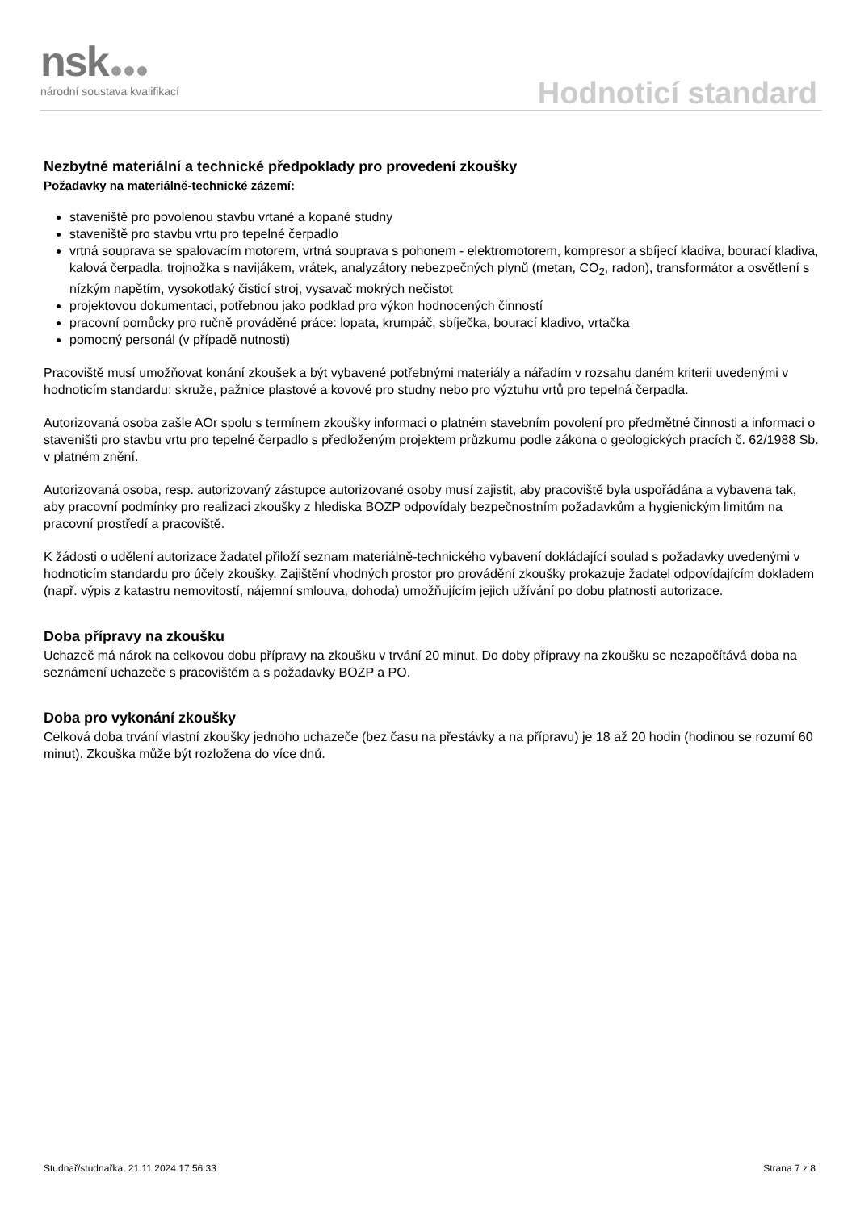nsk
národní soustava kvalifikací
Hodnoticí standard
Nezbytné materiální a technické předpoklady pro provedení zkoušky
Požadavky na materiálně-technické zázemí:
staveniště pro povolenou stavbu vrtané a kopané studny
staveniště pro stavbu vrtu pro tepelné čerpadlo
vrtná souprava se spalovacím motorem, vrtná souprava s pohonem - elektromotorem, kompresor a sbíjecí kladiva, bourací kladiva, kalová čerpadla, trojnožka s navijákem, vrátek, analyzátory nebezpečných plynů (metan, CO<sub>2</sub>, radon), transformátor a osvětlení s nízkým napětím, vysokotlaký čisticí stroj, vysavač mokrých nečistot
projektovou dokumentaci, potřebnou jako podklad pro výkon hodnocených činností
pracovní pomůcky pro ručně prováděné práce: lopata, krumpáč, sbíječka, bourací kladivo, vrtačka
pomocný personál (v případě nutnosti)
Pracoviště musí umožňovat konání zkoušek a být vybavené potřebnými materiály a nářadím v rozsahu daném kriterii uvedenými v hodnoticím standardu: skruže, pažnice plastové a kovové pro studny nebo pro výztuhu vrtů pro tepelná čerpadla.
Autorizovaná osoba zašle AOr spolu s termínem zkoušky informaci o platném stavebním povolení pro předmětné činnosti a informaci o staveništi pro stavbu vrtu pro tepelné čerpadlo s předloženým projektem průzkumu podle zákona o geologických pracích č. 62/1988 Sb. v platném znění.
Autorizovaná osoba, resp. autorizovaný zástupce autorizované osoby musí zajistit, aby pracoviště byla uspořádána a vybavena tak, aby pracovní podmínky pro realizaci zkoušky z hlediska BOZP odpovídaly bezpečnostním požadavkům a hygienickým limitům na pracovní prostředí a pracoviště.
K žádosti o udělení autorizace žadatel přiloží seznam materiálně-technického vybavení dokládající soulad s požadavky uvedenými v hodnoticím standardu pro účely zkoušky. Zajištění vhodných prostor pro provádění zkoušky prokazuje žadatel odpovídajícím dokladem (např. výpis z katastru nemovitostí, nájemní smlouva, dohoda) umožňujícím jejich užívání po dobu platnosti autorizace.
Doba přípravy na zkoušku
Uchazeč má nárok na celkovou dobu přípravy na zkoušku v trvání 20 minut. Do doby přípravy na zkoušku se nezapočítává doba na seznámení uchazeče s pracovištěm a s požadavky BOZP a PO.
Doba pro vykonání zkoušky
Celková doba trvání vlastní zkoušky jednoho uchazeče (bez času na přestávky a na přípravu) je 18 až 20 hodin (hodinou se rozumí 60 minut). Zkouška může být rozložena do více dnů.
Studnař/studnařka, 21.11.2024 17:56:33 Strana 7 z 8